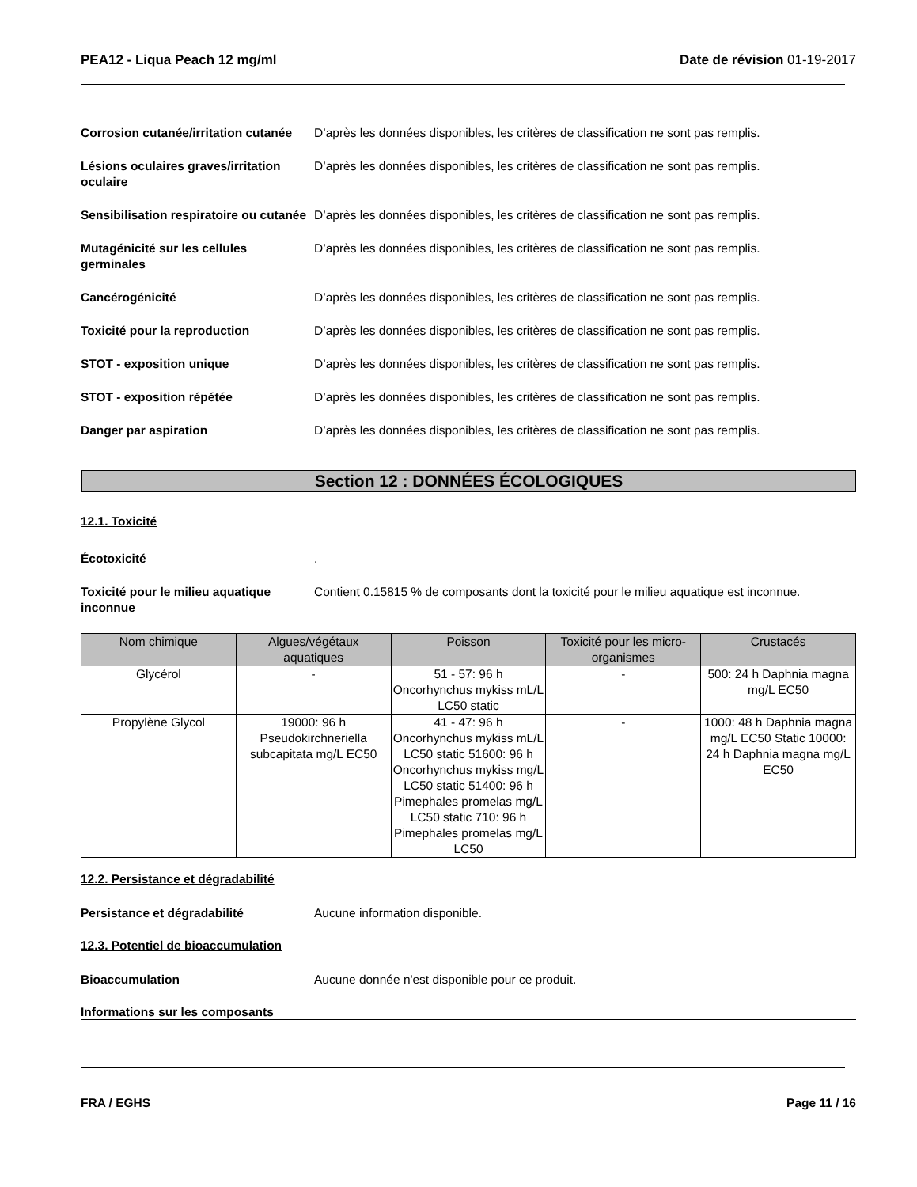PEA12 - Liqua Peach 12 mg/ml Date de révision 01-19-2017
Corrosion cutanée/irritation cutanée
D’après les données disponibles, les critères de classification ne sont pas remplis.
Lésions oculaires graves/irritation oculaire
D’après les données disponibles, les critères de classification ne sont pas remplis.
Sensibilisation respiratoire ou cutanée
D’après les données disponibles, les critères de classification ne sont pas remplis.
Mutagénicité sur les cellules germinales
D’après les données disponibles, les critères de classification ne sont pas remplis.
Cancérogénicité D’après les données disponibles, les critères de classification ne sont pas remplis.
Toxicité pour la reproduction D’après les données disponibles, les critères de classification ne sont pas remplis.
STOT - exposition unique D’après les données disponibles, les critères de classification ne sont pas remplis.
STOT - exposition répétée D’après les données disponibles, les critères de classification ne sont pas remplis.
Danger par aspiration D’après les données disponibles, les critères de classification ne sont pas remplis.
Section 12 : DONNÉES ÉCOLOGIQUES
12.1. Toxicité
Écotoxicité .
Toxicité pour le milieu aquatique inconnue
Contient 0.15815 % de composants dont la toxicité pour le milieu aquatique est inconnue.
| Nom chimique | Algues/végétaux aquatiques | Poisson | Toxicité pour les micro-organismes | Crustacés |
| --- | --- | --- | --- | --- |
| Glycérol | - | 51 - 57: 96 h Oncorhynchus mykiss mL/L LC50 static | - | 500: 24 h Daphnia magna mg/L EC50 |
| Propylène Glycol | 19000: 96 h Pseudokirchneriella subcapitata mg/L EC50 | 41 - 47: 96 h Oncorhynchus mykiss mL/L LC50 static 51600: 96 h Oncorhynchus mykiss mg/L LC50 static 51400: 96 h Pimephales promelas mg/L LC50 static 710: 96 h Pimephales promelas mg/L LC50 | - | 1000: 48 h Daphnia magna mg/L EC50 Static 10000: 24 h Daphnia magna mg/L EC50 |
12.2. Persistance et dégradabilité
Persistance et dégradabilité Aucune information disponible.
12.3. Potentiel de bioaccumulation
Bioaccumulation Aucune donnée n'est disponible pour ce produit.
Informations sur les composants
FRA / EGHS Page 11 / 16